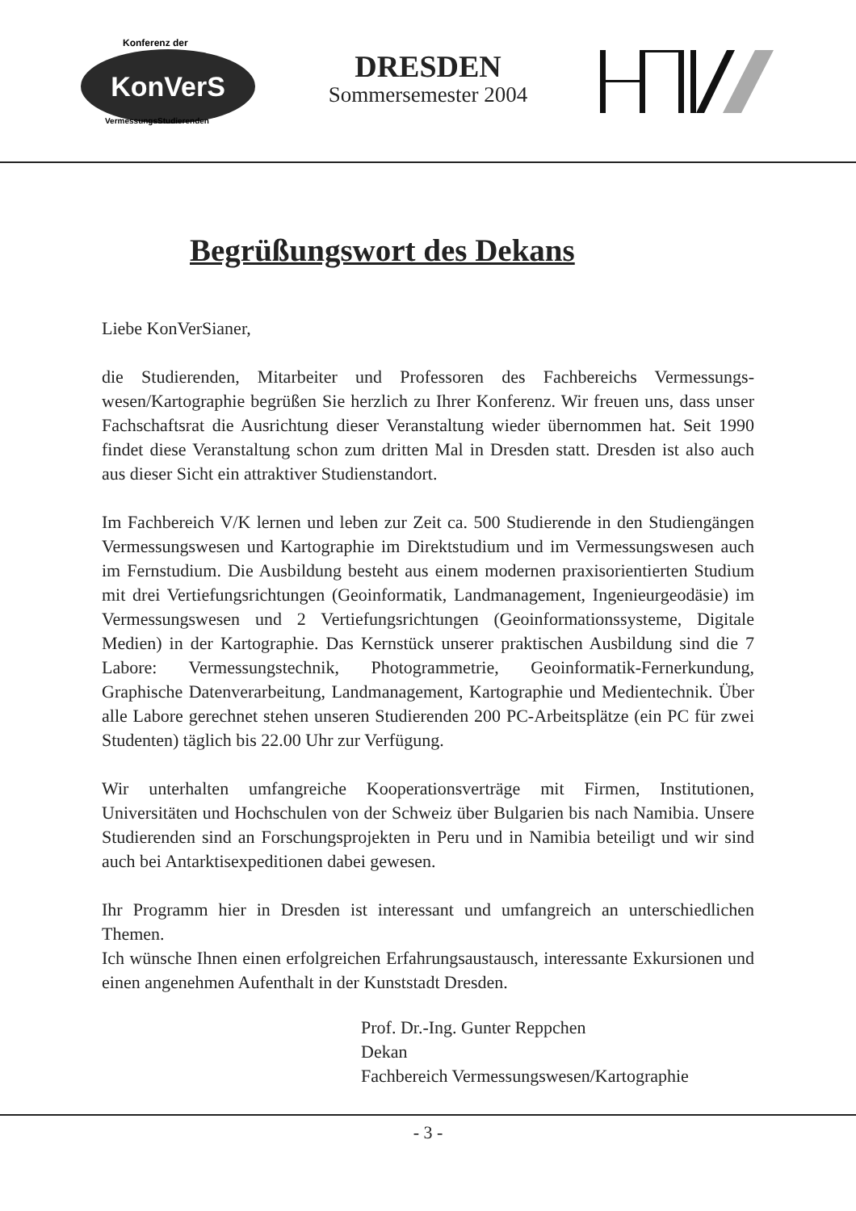Konferenz der
KonVerS
VermessungsStudierenden
DRESDEN
Sommersemester 2004
Begrüßungswort des Dekans
Liebe KonVerSianer,
die Studierenden, Mitarbeiter und Professoren des Fachbereichs Vermessungs­wesen/Kartographie begrüßen Sie herzlich zu Ihrer Konferenz. Wir freuen uns, dass unser Fachschaftsrat die Ausrichtung dieser Veranstaltung wieder übernommen hat. Seit 1990 findet diese Veranstaltung schon zum dritten Mal in Dresden statt. Dresden ist also auch aus dieser Sicht ein attraktiver Studienstandort.
Im Fachbereich V/K lernen und leben zur Zeit ca. 500 Studierende in den Studiengängen Vermessungswesen und Kartographie im Direktstudium und im Vermessungswesen auch im Fernstudium. Die Ausbildung besteht aus einem modernen praxisorientierten Studium mit drei Vertiefungsrichtungen (Geoinformatik, Landmanagement, Ingenieurgeodäsie) im Vermessungswesen und 2 Vertiefungsrichtungen (Geoinformationssysteme, Digitale Medien) in der Kartographie. Das Kernstück unserer praktischen Ausbildung sind die 7 Labore: Vermessungstechnik, Photogrammetrie, Geoinformatik-Fernerkundung, Graphische Datenverarbeitung, Landmanagement, Kartographie und Medientechnik. Über alle Labore gerechnet stehen unseren Studierenden 200 PC-Arbeitsplätze (ein PC für zwei Studenten) täglich bis 22.00 Uhr zur Verfügung.
Wir unterhalten umfangreiche Kooperationsverträge mit Firmen, Institutionen, Universitäten und Hochschulen von der Schweiz über Bulgarien bis nach Namibia. Unsere Studierenden sind an Forschungsprojekten in Peru und in Namibia beteiligt und wir sind auch bei Antarktisexpeditionen dabei gewesen.
Ihr Programm hier in Dresden ist interessant und umfangreich an unterschiedlichen Themen.
Ich wünsche Ihnen einen erfolgreichen Erfahrungsaustausch, interessante Exkursionen und einen angenehmen Aufenthalt in der Kunststadt Dresden.
Prof. Dr.-Ing. Gunter Reppchen
Dekan
Fachbereich Vermessungswesen/Kartographie
- 3 -